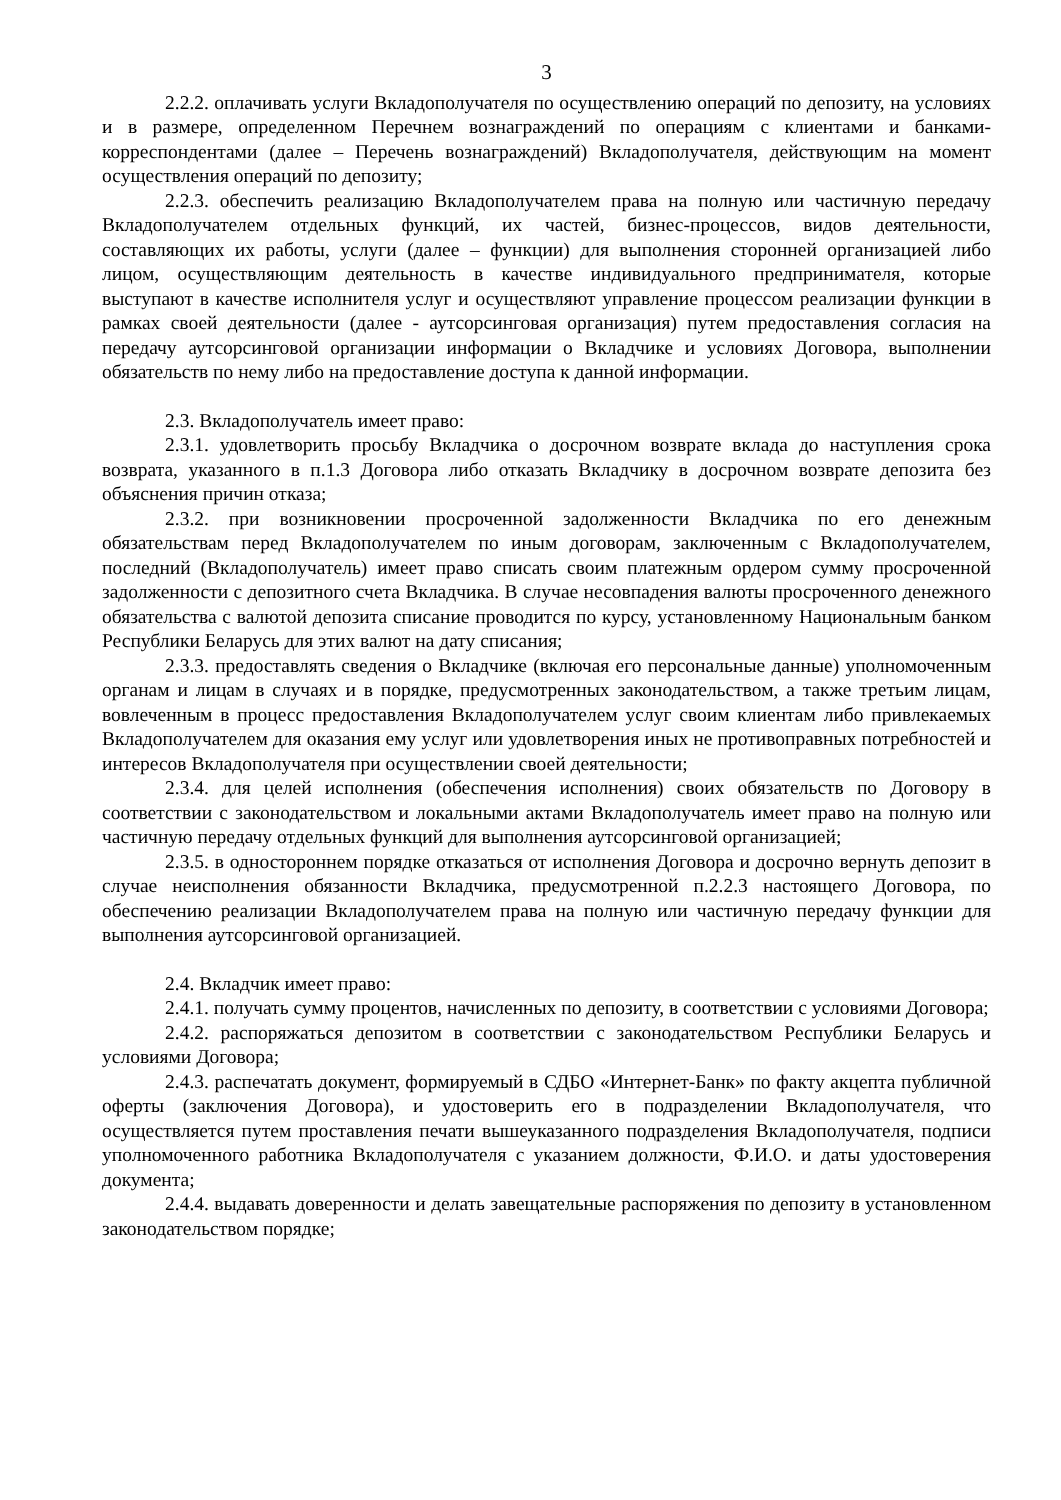3
2.2.2. оплачивать услуги Вкладополучателя по осуществлению операций по депозиту, на условиях и в размере, определенном Перечнем вознаграждений по операциям с клиентами и банками-корреспондентами (далее – Перечень вознаграждений) Вкладополучателя, действующим на момент осуществления операций по депозиту;
2.2.3. обеспечить реализацию Вкладополучателем права на полную или частичную передачу Вкладополучателем отдельных функций, их частей, бизнес-процессов, видов деятельности, составляющих их работы, услуги (далее – функции) для выполнения сторонней организацией либо лицом, осуществляющим деятельность в качестве индивидуального предпринимателя, которые выступают в качестве исполнителя услуг и осуществляют управление процессом реализации функции в рамках своей деятельности (далее - аутсорсинговая организация) путем предоставления согласия на передачу аутсорсинговой организации информации о Вкладчике и условиях Договора, выполнении обязательств по нему либо на предоставление доступа к данной информации.
2.3. Вкладополучатель имеет право:
2.3.1. удовлетворить просьбу Вкладчика о досрочном возврате вклада до наступления срока возврата, указанного в п.1.3 Договора либо отказать Вкладчику в досрочном возврате депозита без объяснения причин отказа;
2.3.2. при возникновении просроченной задолженности Вкладчика по его денежным обязательствам перед Вкладополучателем по иным договорам, заключенным с Вкладополучателем, последний (Вкладополучатель) имеет право списать своим платежным ордером сумму просроченной задолженности с депозитного счета Вкладчика. В случае несовпадения валюты просроченного денежного обязательства с валютой депозита списание проводится по курсу, установленному Национальным банком Республики Беларусь для этих валют на дату списания;
2.3.3. предоставлять сведения о Вкладчике (включая его персональные данные) уполномоченным органам и лицам в случаях и в порядке, предусмотренных законодательством, а также третьим лицам, вовлеченным в процесс предоставления Вкладополучателем услуг своим клиентам либо привлекаемых Вкладополучателем для оказания ему услуг или удовлетворения иных не противоправных потребностей и интересов Вкладополучателя при осуществлении своей деятельности;
2.3.4. для целей исполнения (обеспечения исполнения) своих обязательств по Договору в соответствии с законодательством и локальными актами Вкладополучатель имеет право на полную или частичную передачу отдельных функций для выполнения аутсорсинговой организацией;
2.3.5. в одностороннем порядке отказаться от исполнения Договора и досрочно вернуть депозит в случае неисполнения обязанности Вкладчика, предусмотренной п.2.2.3 настоящего Договора, по обеспечению реализации Вкладополучателем права на полную или частичную передачу функции для выполнения аутсорсинговой организацией.
2.4. Вкладчик имеет право:
2.4.1. получать сумму процентов, начисленных по депозиту, в соответствии с условиями Договора;
2.4.2. распоряжаться депозитом в соответствии с законодательством Республики Беларусь и условиями Договора;
2.4.3. распечатать документ, формируемый в СДБО «Интернет-Банк» по факту акцепта публичной оферты (заключения Договора), и удостоверить его в подразделении Вкладополучателя, что осуществляется путем проставления печати вышеуказанного подразделения Вкладополучателя, подписи уполномоченного работника Вкладополучателя с указанием должности, Ф.И.О. и даты удостоверения документа;
2.4.4. выдавать доверенности и делать завещательные распоряжения по депозиту в установленном законодательством порядке;